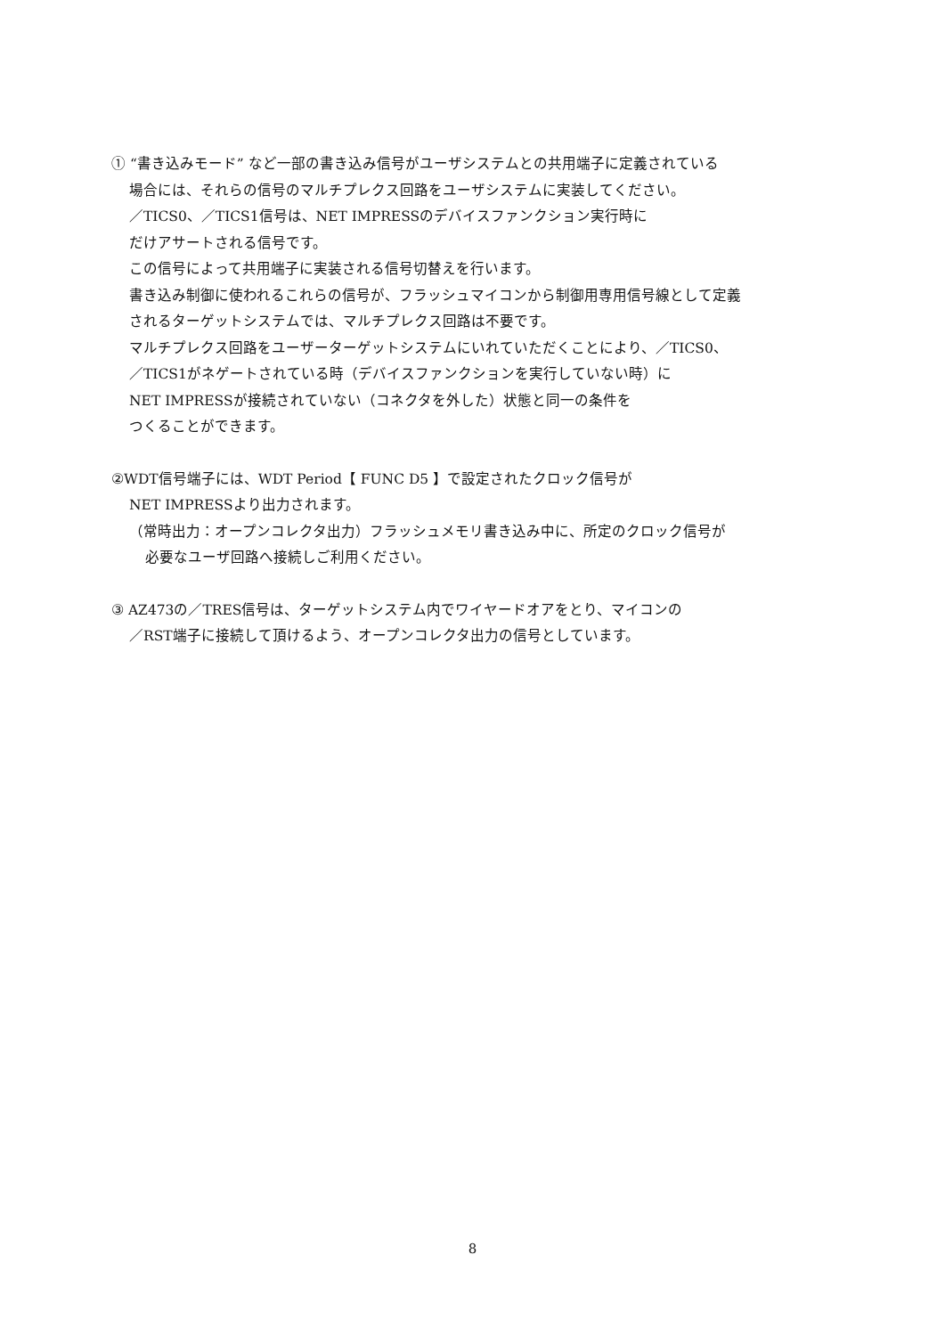① “書き込みモード” など一部の書き込み信号がユーザシステムとの共用端子に定義されている
場合には、それらの信号のマルチプレクス回路をユーザシステムに実装してください。
／TICS0、／TICS1信号は、NET IMPRESSのデバイスファンクション実行時に
だけアサートされる信号です。
この信号によって共用端子に実装される信号切替えを行います。
書き込み制御に使われるこれらの信号が、フラッシュマイコンから制御用専用信号線として定義
されるターゲットシステムでは、マルチプレクス回路は不要です。
マルチプレクス回路をユーザーターゲットシステムにいれていただくことにより、／TICS0、
／TICS1がネゲートされている時（デバイスファンクションを実行していない時）に
NET IMPRESSが接続されていない（コネクタを外した）状態と同一の条件を
つくることができます。
②WDT信号端子には、WDT Period【 FUNC D5 】で設定されたクロック信号が
NET IMPRESSより出力されます。
（常時出力：オープンコレクタ出力）フラッシュメモリ書き込み中に、所定のクロック信号が
必要なユーザ回路へ接続しご利用ください。
③ AZ473の／TRES信号は、ターゲットシステム内でワイヤードオアをとり、マイコンの
／RST端子に接続して頂けるよう、オープンコレクタ出力の信号としています。
8